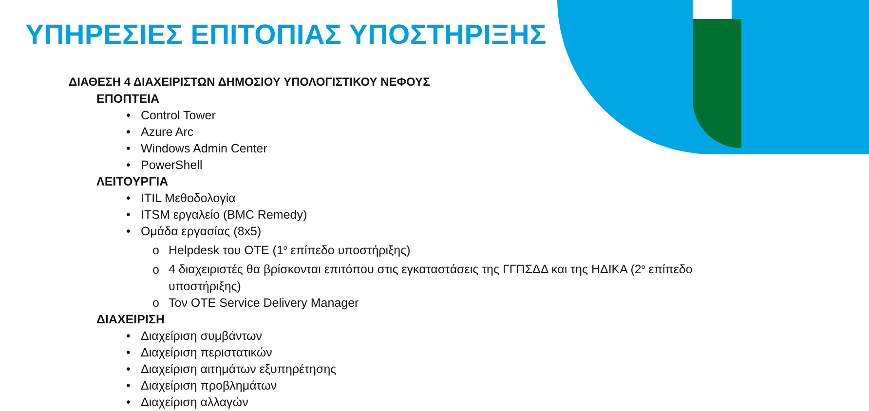ΥΠΗΡΕΣΙΕΣ ΕΠΙΤΟΠΙΑΣ ΥΠΟΣΤΗΡΙΞΗΣ
ΔΙΑΘΕΣΗ 4 ΔΙΑΧΕΙΡΙΣΤΩΝ ΔΗΜΟΣΙΟΥ ΥΠΟΛΟΓΙΣΤΙΚΟΥ ΝΕΦΟΥΣ
ΕΠΟΠΤΕΙΑ
• Control Tower
• Azure Arc
• Windows Admin Center
• PowerShell
ΛΕΙΤΟΥΡΓΙΑ
• ITIL Μεθοδολογία
• ITSM εργαλείο (BMC Remedy)
• Ομάδα εργασίας (8x5)
o Helpdesk του ΟΤΕ (1<sup>ο</sup> επίπεδο υποστήριξης)
o 4 διαχειριστές θα βρίσκονται επιτόπου στις εγκαταστάσεις της ΓΓΠΣΔΔ και της ΗΔΙΚΑ (2<sup>ο</sup> επίπεδο υποστήριξης)
o Τον ΟΤΕ Service Delivery Manager
ΔΙΑΧΕΙΡΙΣΗ
• Διαχείριση συμβάντων
• Διαχείριση περιστατικών
• Διαχείριση αιτημάτων εξυπηρέτησης
• Διαχείριση προβλημάτων
• Διαχείριση αλλαγών